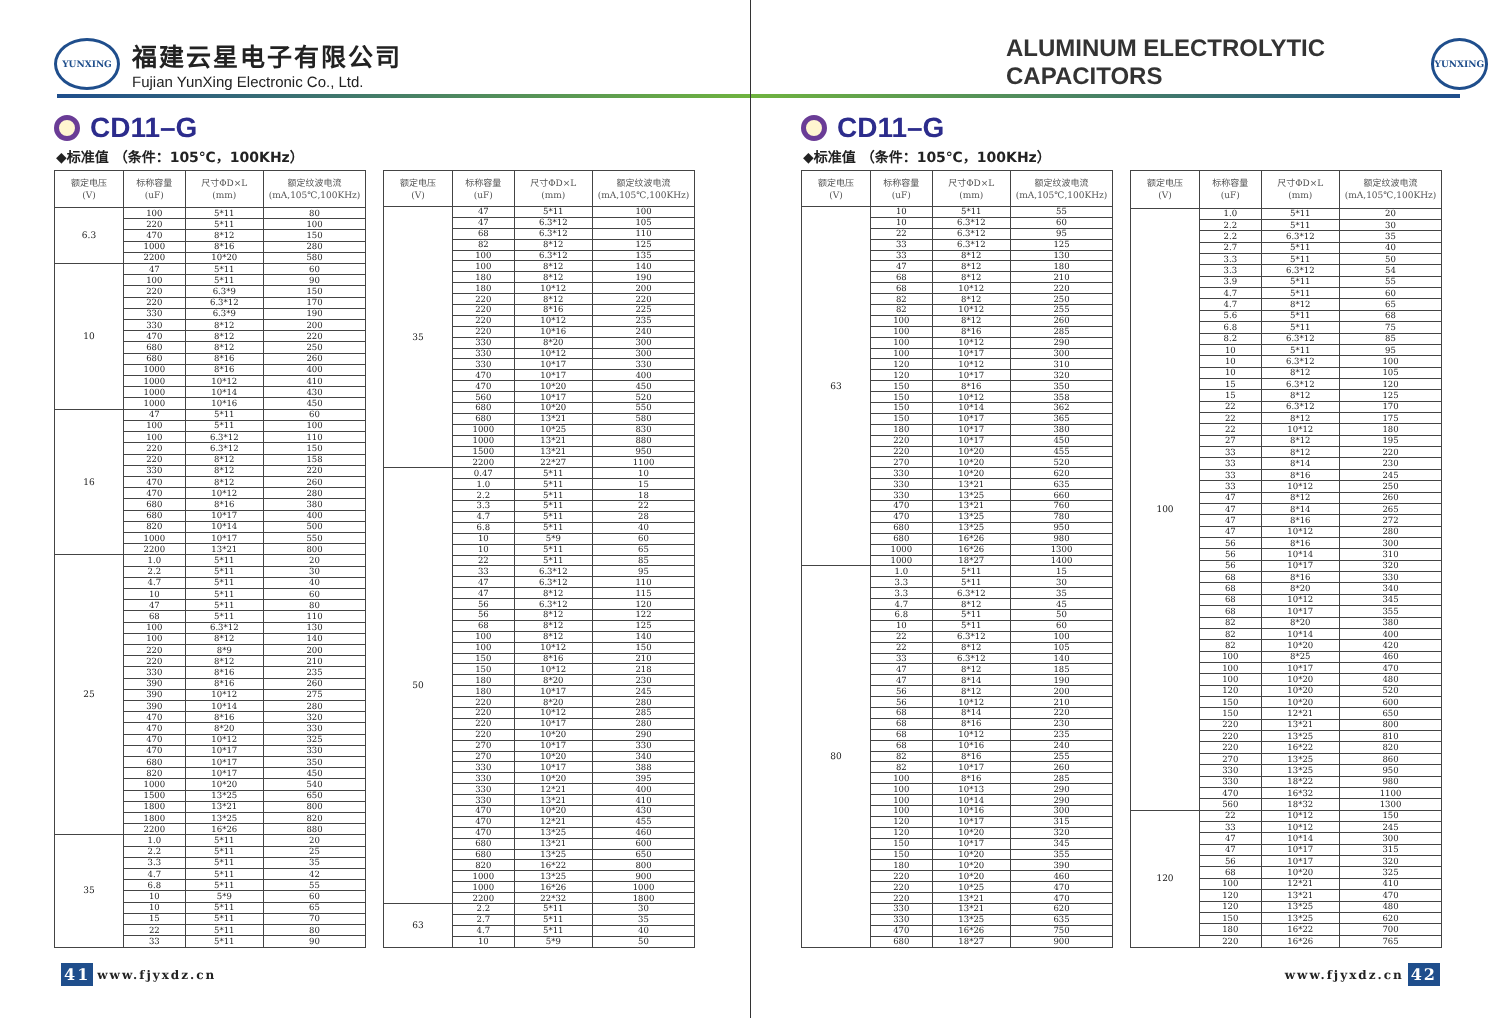YUNXING
福建云星电子有限公司
Fujian YunXing Electronic Co., Ltd.
CD11–G
◆标准值 （条件：105℃，100KHz）
| 额定电压 (V) | 标称容量 (uF) | 尺寸ΦD×L (mm) | 额定纹波电流 (mA,105℃,100KHz) |
| --- | --- | --- | --- |
| 6.3 | 100 | 5*11 | 80 |
| | 220 | 5*11 | 100 |
| | 470 | 8*12 | 150 |
| | 1000 | 8*16 | 280 |
| | 2200 | 10*20 | 580 |
| 10 | 47 | 5*11 | 60 |
| | 100 | 5*11 | 90 |
| | 220 | 6.3*9 | 150 |
| | 220 | 6.3*12 | 170 |
| | 330 | 6.3*9 | 190 |
| | 330 | 8*12 | 200 |
| | 470 | 8*12 | 220 |
| | 680 | 8*12 | 250 |
| | 680 | 8*16 | 260 |
| | 1000 | 8*16 | 400 |
| | 1000 | 10*12 | 410 |
| | 1000 | 10*14 | 430 |
| | 1000 | 10*16 | 450 |
| 16 | 47 | 5*11 | 60 |
| | 100 | 5*11 | 100 |
| | 100 | 6.3*12 | 110 |
| | 220 | 6.3*12 | 150 |
| | 220 | 8*12 | 158 |
| | 330 | 8*12 | 220 |
| | 470 | 8*12 | 260 |
| | 470 | 10*12 | 280 |
| | 680 | 8*16 | 380 |
| | 680 | 10*17 | 400 |
| | 820 | 10*14 | 500 |
| | 1000 | 10*17 | 550 |
| | 2200 | 13*21 | 800 |
| 25 | 1.0 | 5*11 | 20 |
| | 2.2 | 5*11 | 30 |
| | 4.7 | 5*11 | 40 |
| | 10 | 5*11 | 60 |
| | 47 | 5*11 | 80 |
| | 68 | 5*11 | 110 |
| | 100 | 6.3*12 | 130 |
| | 100 | 8*12 | 140 |
| | 220 | 8*9 | 200 |
| | 220 | 8*12 | 210 |
| | 330 | 8*16 | 235 |
| | 390 | 8*16 | 260 |
| | 390 | 10*12 | 275 |
| | 390 | 10*14 | 280 |
| | 470 | 8*16 | 320 |
| | 470 | 8*20 | 330 |
| | 470 | 10*12 | 325 |
| | 470 | 10*17 | 330 |
| | 680 | 10*17 | 350 |
| | 820 | 10*17 | 450 |
| | 1000 | 10*20 | 540 |
| | 1500 | 13*25 | 650 |
| | 1800 | 13*21 | 800 |
| | 1800 | 13*25 | 820 |
| | 2200 | 16*26 | 880 |
| 35 | 1.0 | 5*11 | 20 |
| | 2.2 | 5*11 | 25 |
| | 3.3 | 5*11 | 35 |
| | 4.7 | 5*11 | 42 |
| | 6.8 | 5*11 | 55 |
| | 10 | 5*9 | 60 |
| | 10 | 5*11 | 65 |
| | 15 | 5*11 | 70 |
| | 22 | 5*11 | 80 |
| | 33 | 5*11 | 90 |
| 额定电压 (V) | 标称容量 (uF) | 尺寸ΦD×L (mm) | 额定纹波电流 (mA,105℃,100KHz) |
| --- | --- | --- | --- |
| 35 | 47 | 5*11 | 100 |
| | 47 | 6.3*12 | 105 |
| | 68 | 6.3*12 | 110 |
| | 82 | 8*12 | 125 |
| | 100 | 6.3*12 | 135 |
| | 100 | 8*12 | 140 |
| | 180 | 8*12 | 190 |
| | 180 | 10*12 | 200 |
| | 220 | 8*12 | 220 |
| | 220 | 8*16 | 225 |
| | 220 | 10*12 | 235 |
| | 220 | 10*16 | 240 |
| | 330 | 8*20 | 300 |
| | 330 | 10*12 | 300 |
| | 330 | 10*17 | 330 |
| | 470 | 10*17 | 400 |
| | 470 | 10*20 | 450 |
| | 560 | 10*17 | 520 |
| | 680 | 10*20 | 550 |
| | 680 | 13*21 | 580 |
| | 1000 | 10*25 | 830 |
| | 1000 | 13*21 | 880 |
| | 1500 | 13*21 | 950 |
| | 2200 | 22*27 | 1100 |
| 50 | 0.47 | 5*11 | 10 |
| | 1.0 | 5*11 | 15 |
| | 2.2 | 5*11 | 18 |
| | 3.3 | 5*11 | 22 |
| | 4.7 | 5*11 | 28 |
| | 6.8 | 5*11 | 40 |
| | 10 | 5*9 | 60 |
| | 10 | 5*11 | 65 |
| | 22 | 5*11 | 85 |
| | 33 | 6.3*12 | 95 |
| | 47 | 6.3*12 | 110 |
| | 47 | 8*12 | 115 |
| | 56 | 6.3*12 | 120 |
| | 56 | 8*12 | 122 |
| | 68 | 8*12 | 125 |
| | 100 | 8*12 | 140 |
| | 100 | 10*12 | 150 |
| | 150 | 8*16 | 210 |
| | 150 | 10*12 | 218 |
| | 180 | 8*20 | 230 |
| | 180 | 10*17 | 245 |
| | 220 | 8*20 | 280 |
| | 220 | 10*12 | 285 |
| | 220 | 10*17 | 280 |
| | 220 | 10*20 | 290 |
| | 270 | 10*17 | 330 |
| | 270 | 10*20 | 340 |
| | 330 | 10*17 | 388 |
| | 330 | 10*20 | 395 |
| | 330 | 12*21 | 400 |
| | 330 | 13*21 | 410 |
| | 470 | 10*20 | 430 |
| | 470 | 12*21 | 455 |
| | 470 | 13*25 | 460 |
| | 680 | 13*21 | 600 |
| | 680 | 13*25 | 650 |
| | 820 | 16*22 | 800 |
| | 1000 | 13*25 | 900 |
| | 1000 | 16*26 | 1000 |
| | 2200 | 22*32 | 1800 |
| 63 | 2.2 | 5*11 | 30 |
| | 2.7 | 5*11 | 35 |
| | 4.7 | 5*11 | 40 |
| | 10 | 5*9 | 50 |
41 www.fjyxdz.cn
ALUMINUM ELECTROLYTIC CAPACITORS
YUNXING
CD11–G
◆标准值 （条件：105℃，100KHz）
| 额定电压 (V) | 标称容量 (uF) | 尺寸ΦD×L (mm) | 额定纹波电流 (mA,105℃,100KHz) |
| --- | --- | --- | --- |
| 63 | 10 | 5*11 | 55 |
| | 10 | 6.3*12 | 60 |
| | 22 | 6.3*12 | 95 |
| | 33 | 6.3*12 | 125 |
| | 33 | 8*12 | 130 |
| | 47 | 8*12 | 180 |
| | 68 | 8*12 | 210 |
| | 68 | 10*12 | 220 |
| | 82 | 8*12 | 250 |
| | 82 | 10*12 | 255 |
| | 100 | 8*12 | 260 |
| | 100 | 8*16 | 285 |
| | 100 | 10*12 | 290 |
| | 100 | 10*17 | 300 |
| | 120 | 10*12 | 310 |
| | 120 | 10*17 | 320 |
| | 150 | 8*16 | 350 |
| | 150 | 10*12 | 358 |
| | 150 | 10*14 | 362 |
| | 150 | 10*17 | 365 |
| | 180 | 10*17 | 380 |
| | 220 | 10*17 | 450 |
| | 220 | 10*20 | 455 |
| | 270 | 10*20 | 520 |
| | 330 | 10*20 | 620 |
| | 330 | 13*21 | 635 |
| | 330 | 13*25 | 660 |
| | 470 | 13*21 | 760 |
| | 470 | 13*25 | 780 |
| | 680 | 13*25 | 950 |
| | 680 | 16*26 | 980 |
| | 1000 | 16*26 | 1300 |
| | 1000 | 18*27 | 1400 |
| 80 | 1.0 | 5*11 | 15 |
| | 3.3 | 5*11 | 30 |
| | 3.3 | 6.3*12 | 35 |
| | 4.7 | 8*12 | 45 |
| | 6.8 | 5*11 | 50 |
| | 10 | 5*11 | 60 |
| | 22 | 6.3*12 | 100 |
| | 22 | 8*12 | 105 |
| | 33 | 6.3*12 | 140 |
| | 47 | 8*12 | 185 |
| | 47 | 8*14 | 190 |
| | 56 | 8*12 | 200 |
| | 56 | 10*12 | 210 |
| | 68 | 8*14 | 220 |
| | 68 | 8*16 | 230 |
| | 68 | 10*12 | 235 |
| | 68 | 10*16 | 240 |
| | 82 | 8*16 | 255 |
| | 82 | 10*17 | 260 |
| | 100 | 8*16 | 285 |
| | 100 | 10*13 | 290 |
| | 100 | 10*14 | 290 |
| | 100 | 10*16 | 300 |
| | 120 | 10*17 | 315 |
| | 120 | 10*20 | 320 |
| | 150 | 10*17 | 345 |
| | 150 | 10*20 | 355 |
| | 180 | 10*20 | 390 |
| | 220 | 10*20 | 460 |
| | 220 | 10*25 | 470 |
| | 220 | 13*21 | 470 |
| | 330 | 13*21 | 620 |
| | 330 | 13*25 | 635 |
| | 470 | 16*26 | 750 |
| | 680 | 18*27 | 900 |
| 额定电压 (V) | 标称容量 (uF) | 尺寸ΦD×L (mm) | 额定纹波电流 (mA,105℃,100KHz) |
| --- | --- | --- | --- |
| 100 | 1.0 | 5*11 | 20 |
| | 2.2 | 5*11 | 30 |
| | 2.2 | 6.3*12 | 35 |
| | 2.7 | 5*11 | 40 |
| | 3.3 | 5*11 | 50 |
| | 3.3 | 6.3*12 | 54 |
| | 3.9 | 5*11 | 55 |
| | 4.7 | 5*11 | 60 |
| | 4.7 | 8*12 | 65 |
| | 5.6 | 5*11 | 68 |
| | 6.8 | 5*11 | 75 |
| | 8.2 | 6.3*12 | 85 |
| | 10 | 5*11 | 95 |
| | 10 | 6.3*12 | 100 |
| | 10 | 8*12 | 105 |
| | 15 | 6.3*12 | 120 |
| | 15 | 8*12 | 125 |
| | 22 | 6.3*12 | 170 |
| | 22 | 8*12 | 175 |
| | 22 | 10*12 | 180 |
| | 27 | 8*12 | 195 |
| | 33 | 8*12 | 220 |
| | 33 | 8*14 | 230 |
| | 33 | 8*16 | 245 |
| | 33 | 10*12 | 250 |
| | 47 | 8*12 | 260 |
| | 47 | 8*14 | 265 |
| | 47 | 8*16 | 272 |
| | 47 | 10*12 | 280 |
| | 56 | 8*16 | 300 |
| | 56 | 10*14 | 310 |
| | 56 | 10*17 | 320 |
| | 68 | 8*16 | 330 |
| | 68 | 8*20 | 340 |
| | 68 | 10*12 | 345 |
| | 68 | 10*17 | 355 |
| | 82 | 8*20 | 380 |
| | 82 | 10*14 | 400 |
| | 82 | 10*20 | 420 |
| | 100 | 8*25 | 460 |
| | 100 | 10*17 | 470 |
| | 100 | 10*20 | 480 |
| | 120 | 10*20 | 520 |
| | 150 | 10*20 | 600 |
| | 150 | 12*21 | 650 |
| | 220 | 13*21 | 800 |
| | 220 | 13*25 | 810 |
| | 220 | 16*22 | 820 |
| | 270 | 13*25 | 860 |
| | 330 | 13*25 | 950 |
| | 330 | 18*22 | 980 |
| | 470 | 16*32 | 1100 |
| | 560 | 18*32 | 1300 |
| 120 | 22 | 10*12 | 150 |
| | 33 | 10*12 | 245 |
| | 47 | 10*14 | 300 |
| | 47 | 10*17 | 315 |
| | 56 | 10*17 | 320 |
| | 68 | 10*20 | 325 |
| | 100 | 12*21 | 410 |
| | 120 | 13*21 | 470 |
| | 120 | 13*25 | 480 |
| | 150 | 13*25 | 620 |
| | 180 | 16*22 | 700 |
| | 220 | 16*26 | 765 |
www.fjyxdz.cn 42